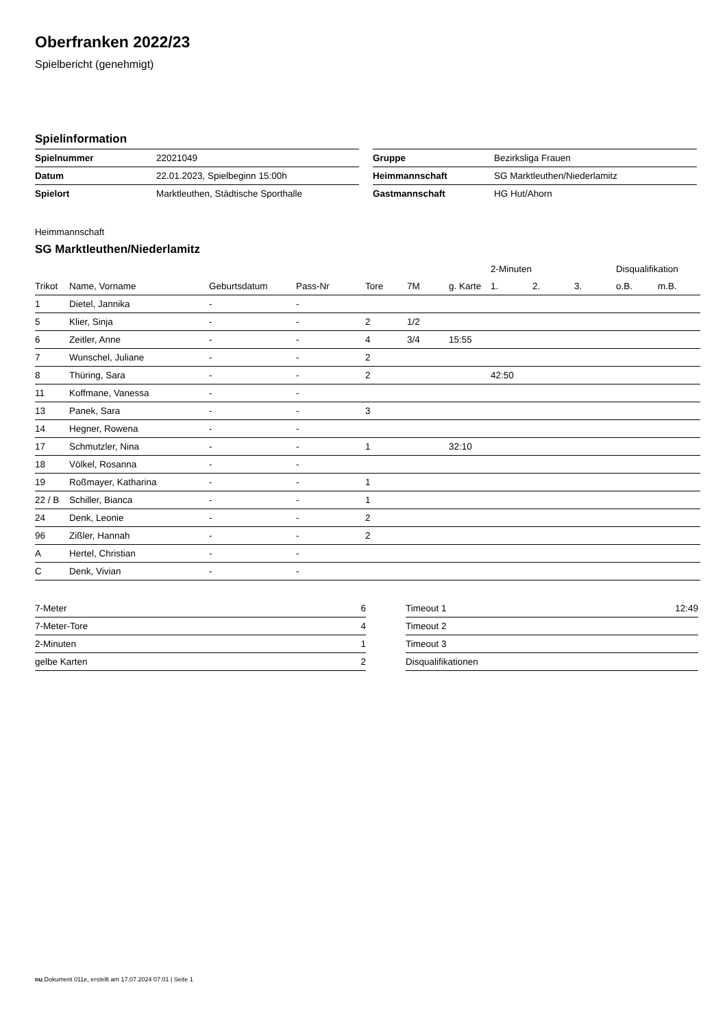Oberfranken 2022/23
Spielbericht (genehmigt)
Spielinformation
| Spielnummer | 22021049 |
| Datum | 22.01.2023, Spielbeginn 15:00h |
| Spielort | Marktleuthen, Städtische Sporthalle |
| Gruppe | Bezirksliga Frauen |
| Heimmannschaft | SG Marktleuthen/Niederlamitz |
| Gastmannschaft | HG Hut/Ahorn |
Heimmannschaft
SG Marktleuthen/Niederlamitz
| | | | | | | | 2-Minuten | | | Disqualifikation | |
| --- | --- | --- | --- | --- | --- | --- | --- | --- | --- | --- | --- |
| Trikot | Name, Vorname | Geburtsdatum | Pass-Nr | Tore | 7M | g. Karte | 1. | 2. | 3. | o.B. | m.B. |
| 1 | Dietel, Jannika | - | - | | | | | | | | |
| 5 | Klier, Sinja | - | - | 2 | 1/2 | | | | | | |
| 6 | Zeitler, Anne | - | - | 4 | 3/4 | 15:55 | | | | | |
| 7 | Wunschel, Juliane | - | - | 2 | | | | | | | |
| 8 | Thüring, Sara | - | - | 2 | | | 42:50 | | | | |
| 11 | Koffmane, Vanessa | - | - | | | | | | | | |
| 13 | Panek, Sara | - | - | 3 | | | | | | | |
| 14 | Hegner, Rowena | - | - | | | | | | | | |
| 17 | Schmutzler, Nina | - | - | 1 | | 32:10 | | | | | |
| 18 | Völkel, Rosanna | - | - | | | | | | | | |
| 19 | Roßmayer, Katharina | - | - | 1 | | | | | | | |
| 22 / B | Schiller, Bianca | - | - | 1 | | | | | | | |
| 24 | Denk, Leonie | - | - | 2 | | | | | | | |
| 96 | Zißler, Hannah | - | - | 2 | | | | | | | |
| A | Hertel, Christian | - | - | | | | | | | | |
| C | Denk, Vivian | - | - | | | | | | | | |
| 7-Meter | 6 |
| 7-Meter-Tore | 4 |
| 2-Minuten | 1 |
| gelbe Karten | 2 |
| Timeout 1 | 12:49 |
| Timeout 2 | |
| Timeout 3 | |
| Disqualifikationen | |
nu.Dokument 011e, erstellt am 17.07.2024 07:01 | Seite 1